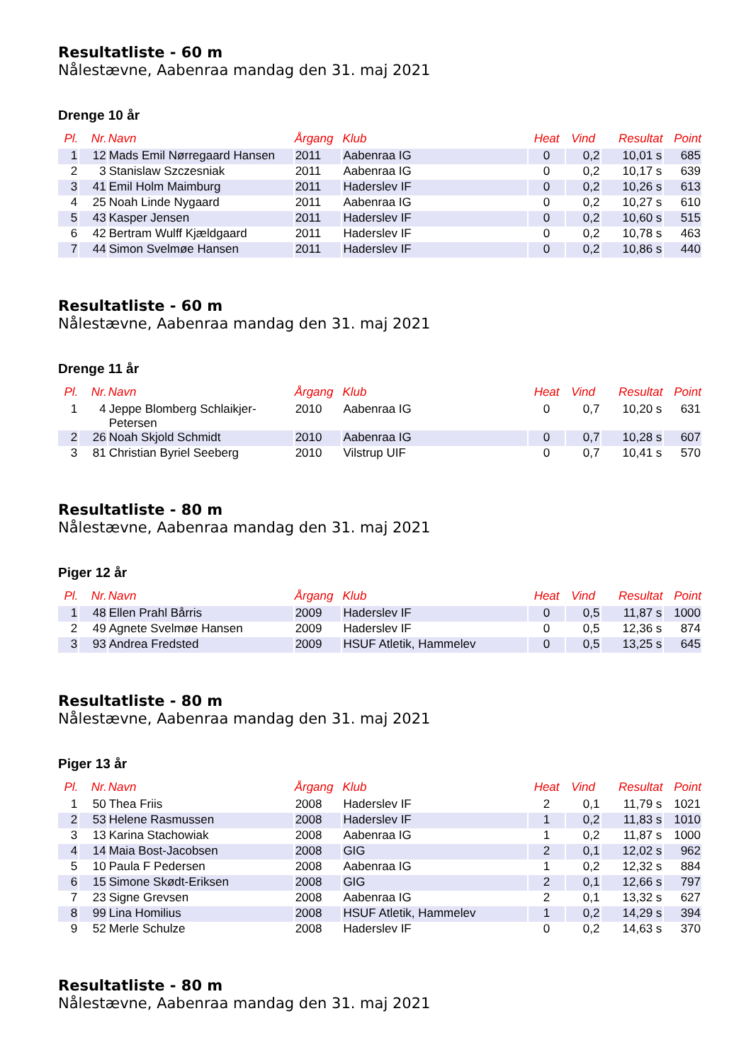Resultatliste - 60 m
Nålestævne, Aabenraa mandag den 31. maj 2021
Drenge 10 år
| Pl. | Nr. | Navn | Årgang | Klub | Heat | Vind | Resultat | Point |
| --- | --- | --- | --- | --- | --- | --- | --- | --- |
| 1 | 12 | Mads Emil Nørregaard Hansen | 2011 | Aabenraa IG | 0 | 0,2 | 10,01 s | 685 |
| 2 | 3 | Stanislaw Szczesniak | 2011 | Aabenraa IG | 0 | 0,2 | 10,17 s | 639 |
| 3 | 41 | Emil Holm Maimburg | 2011 | Haderslev IF | 0 | 0,2 | 10,26 s | 613 |
| 4 | 25 | Noah Linde Nygaard | 2011 | Aabenraa IG | 0 | 0,2 | 10,27 s | 610 |
| 5 | 43 | Kasper Jensen | 2011 | Haderslev IF | 0 | 0,2 | 10,60 s | 515 |
| 6 | 42 | Bertram Wulff Kjældgaard | 2011 | Haderslev IF | 0 | 0,2 | 10,78 s | 463 |
| 7 | 44 | Simon Svelmøe Hansen | 2011 | Haderslev IF | 0 | 0,2 | 10,86 s | 440 |
Resultatliste - 60 m
Nålestævne, Aabenraa mandag den 31. maj 2021
Drenge 11 år
| Pl. | Nr. | Navn | Årgang | Klub | Heat | Vind | Resultat | Point |
| --- | --- | --- | --- | --- | --- | --- | --- | --- |
| 1 | 4 | Jeppe Blomberg Schlaikjer-Petersen | 2010 | Aabenraa IG | 0 | 0,7 | 10,20 s | 631 |
| 2 | 26 | Noah Skjold Schmidt | 2010 | Aabenraa IG | 0 | 0,7 | 10,28 s | 607 |
| 3 | 81 | Christian Byriel Seeberg | 2010 | Vilstrup UIF | 0 | 0,7 | 10,41 s | 570 |
Resultatliste - 80 m
Nålestævne, Aabenraa mandag den 31. maj 2021
Piger 12 år
| Pl. | Nr. | Navn | Årgang | Klub | Heat | Vind | Resultat | Point |
| --- | --- | --- | --- | --- | --- | --- | --- | --- |
| 1 | 48 | Ellen Prahl Bårris | 2009 | Haderslev IF | 0 | 0,5 | 11,87 s | 1000 |
| 2 | 49 | Agnete Svelmøe Hansen | 2009 | Haderslev IF | 0 | 0,5 | 12,36 s | 874 |
| 3 | 93 | Andrea Fredsted | 2009 | HSUF Atletik, Hammelev | 0 | 0,5 | 13,25 s | 645 |
Resultatliste - 80 m
Nålestævne, Aabenraa mandag den 31. maj 2021
Piger 13 år
| Pl. | Nr. | Navn | Årgang | Klub | Heat | Vind | Resultat | Point |
| --- | --- | --- | --- | --- | --- | --- | --- | --- |
| 1 | 50 | Thea Friis | 2008 | Haderslev IF | 2 | 0,1 | 11,79 s | 1021 |
| 2 | 53 | Helene Rasmussen | 2008 | Haderslev IF | 1 | 0,2 | 11,83 s | 1010 |
| 3 | 13 | Karina Stachowiak | 2008 | Aabenraa IG | 1 | 0,2 | 11,87 s | 1000 |
| 4 | 14 | Maia Bost-Jacobsen | 2008 | GIG | 2 | 0,1 | 12,02 s | 962 |
| 5 | 10 | Paula F Pedersen | 2008 | Aabenraa IG | 1 | 0,2 | 12,32 s | 884 |
| 6 | 15 | Simone Skødt-Eriksen | 2008 | GIG | 2 | 0,1 | 12,66 s | 797 |
| 7 | 23 | Signe Grevsen | 2008 | Aabenraa IG | 2 | 0,1 | 13,32 s | 627 |
| 8 | 99 | Lina Homilius | 2008 | HSUF Atletik, Hammelev | 1 | 0,2 | 14,29 s | 394 |
| 9 | 52 | Merle Schulze | 2008 | Haderslev IF | 0 | 0,2 | 14,63 s | 370 |
Resultatliste - 80 m
Nålestævne, Aabenraa mandag den 31. maj 2021